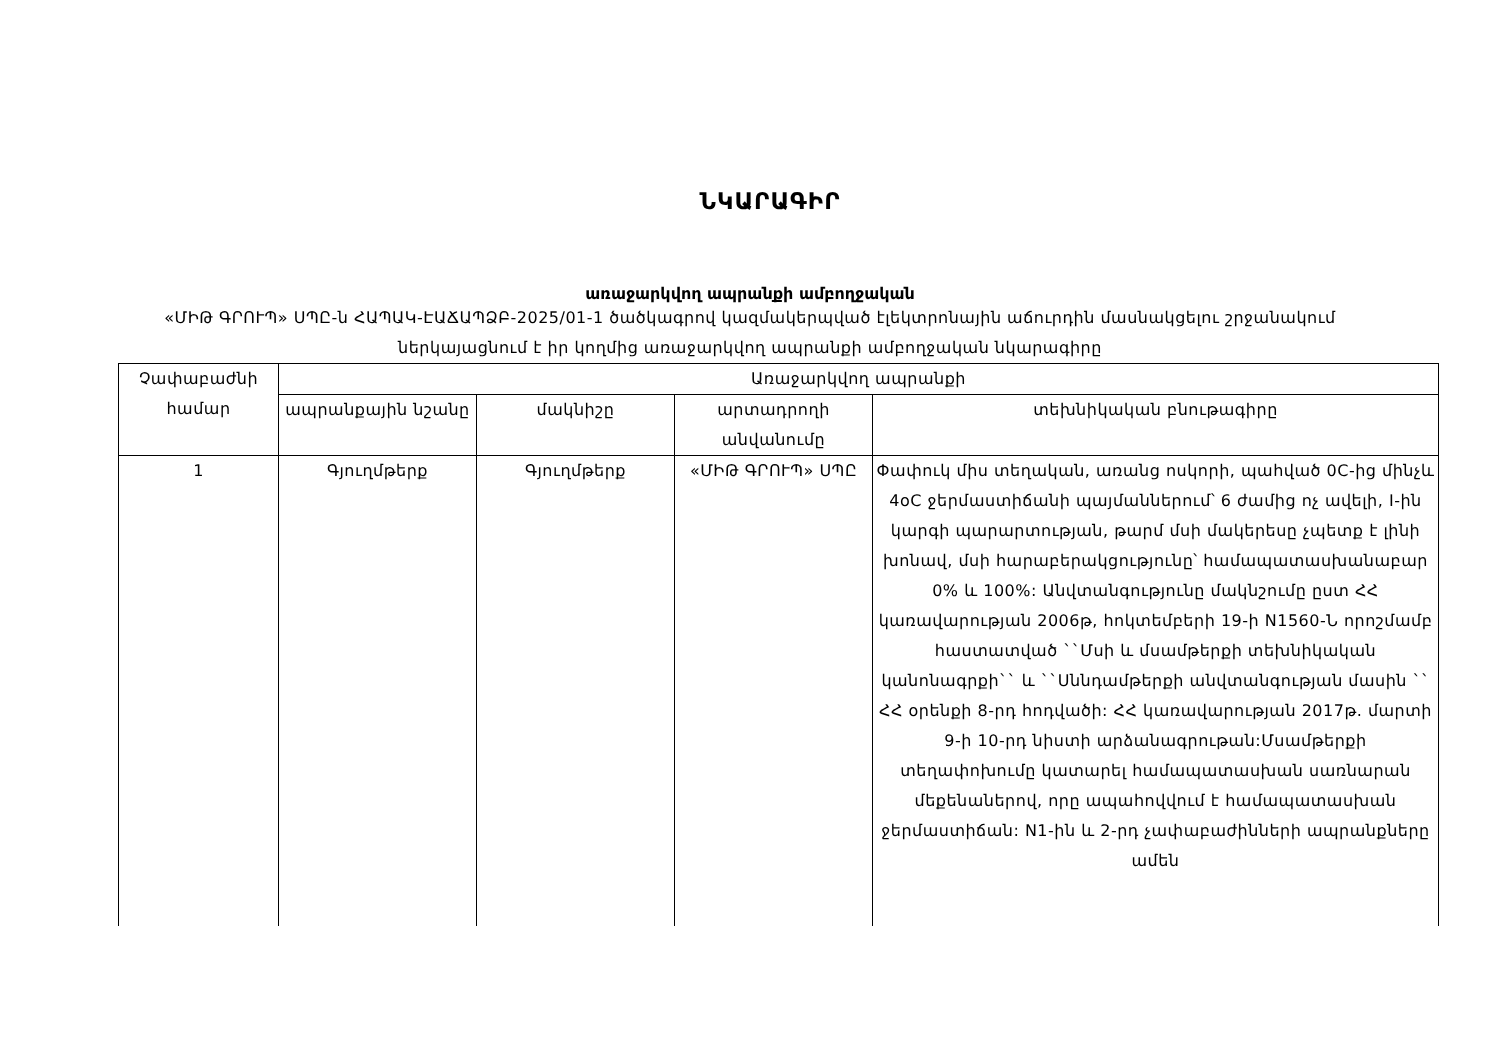ՆԿԱՐԱԳԻՐ
առաջարկվող ապրանքի ամբողջական
«ՄԻԹ ԳՐՈՒՊ» ՍՊԸ-ն ՀԱՊԱԿ-ԷԱՃԱՊՁԲ-2025/01-1 ծածկագրով կազմակերպված էլեկտրոնային աճուրդին մասնակցելու շրջանակում ներկայացնում է իր կողմից առաջարկվող ապրանքի ամբողջական նկարագիրը
| Չափաբաժնի համար | Առաջարկվող ապրանքի | | | |
| --- | --- | --- | --- | --- |
| | ապրանքային նշանը | մակնիշը | արտադրողի անվանումը | տեխնիկական բնութագիրը |
| 1 | Գյուղմթերք | Գյուղմթերք | «ՄԻԹ ԳՐՈՒՊ» ՍՊԸ | Փափուկ միս տեղական, առանց ոսկորի, պահված 0C-ից մինչև 4oC ջերմաստիճանի պայմաններում՝ 6 ժամից ոչ ավելի, I-ին կարգի պարարտության, թարմ մսի մակերեսը չպետք է լինի խոնավ, մսի հարաբերակցությունը՝ համապատասխանաբար 0% և 100%: Անվտանգությունը մակնշումը ըստ ՀՀ կառավարության 2006թ, հոկտեմբերի 19-ի N1560-Ն որոշմամբ հաստատված ``Մսի և մսամթերքի տեխնիկական կանոնագրքի`` և ``Սննդամթերքի անվտանգության մասին `` ՀՀ օրենքի 8-րդ հոդվածի: ՀՀ կառավարության 2017թ. մարտի 9-ի 10-րդ նիստի արձանագրութան:Մսամթերքի տեղափոխումը կատարել համապատասխան սառնարան մեքենաներով, որը ապահովվում է համապատասխան ջերմաստիճան: N1-ին և 2-րդ չափաբաժինների ապրանքները ամեն |